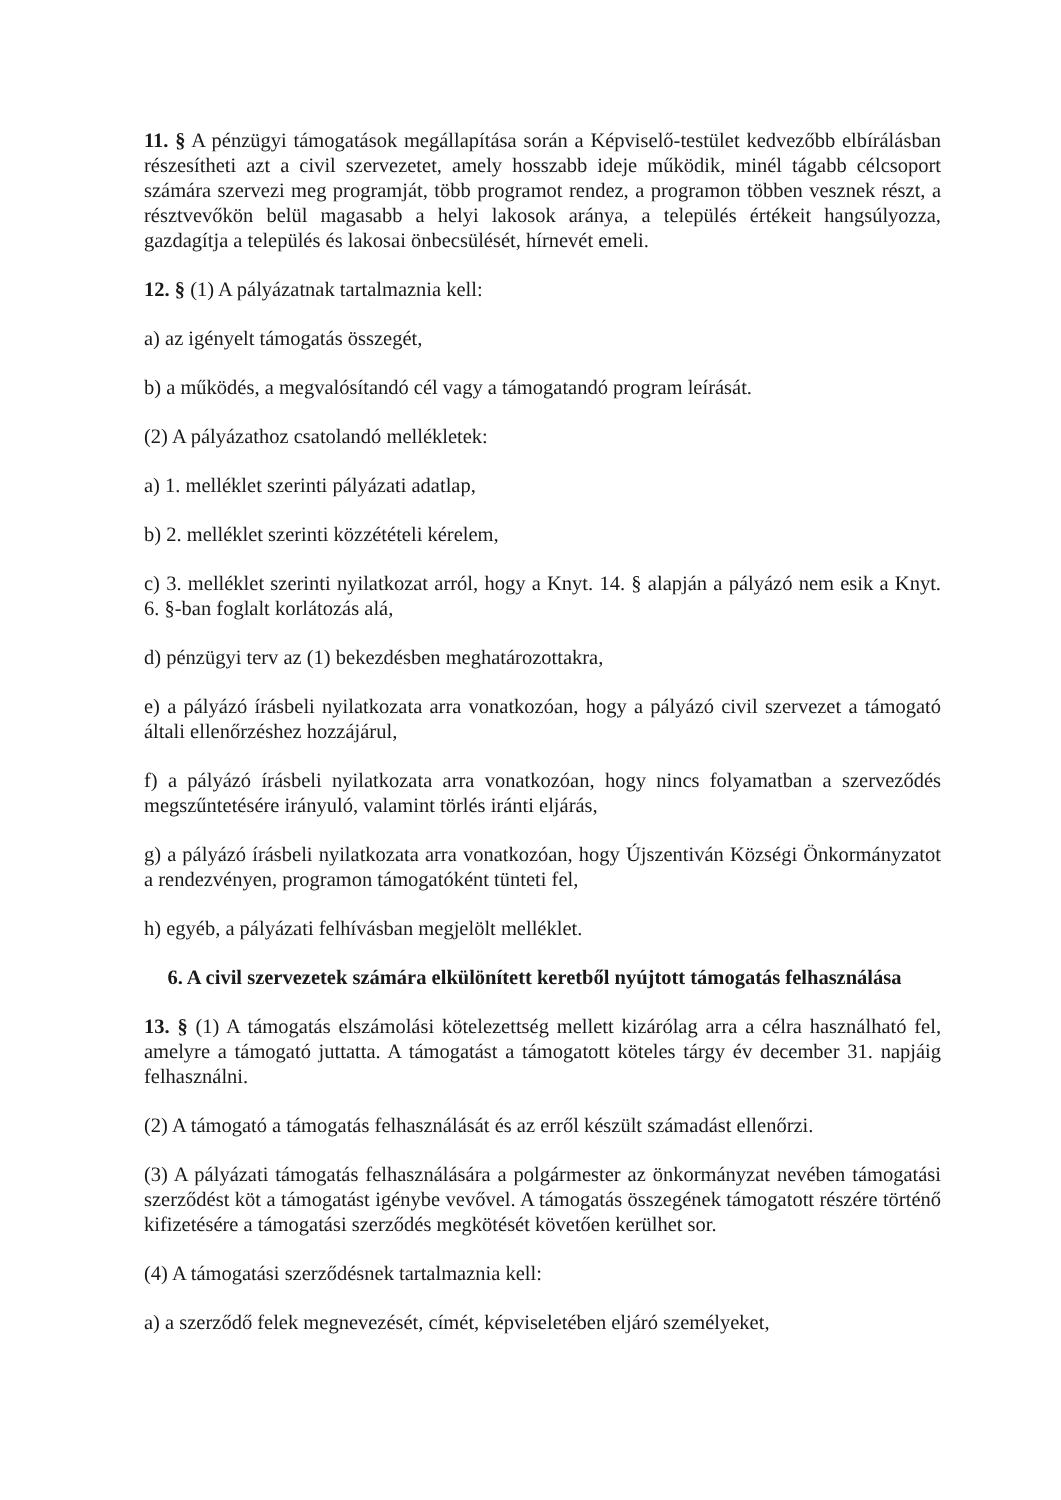11. § A pénzügyi támogatások megállapítása során a Képviselő-testület kedvezőbb elbírálásban részesítheti azt a civil szervezetet, amely hosszabb ideje működik, minél tágabb célcsoport számára szervezi meg programját, több programot rendez, a programon többen vesznek részt, a résztvevőkön belül magasabb a helyi lakosok aránya, a település értékeit hangsúlyozza, gazdagítja a település és lakosai önbecsülését, hírnevét emeli.
12. § (1) A pályázatnak tartalmaznia kell:
a) az igényelt támogatás összegét,
b) a működés, a megvalósítandó cél vagy a támogatandó program leírását.
(2) A pályázathoz csatolandó mellékletek:
a) 1. melléklet szerinti pályázati adatlap,
b) 2. melléklet szerinti közzétételi kérelem,
c) 3. melléklet szerinti nyilatkozat arról, hogy a Knyt. 14. § alapján a pályázó nem esik a Knyt. 6. §-ban foglalt korlátozás alá,
d) pénzügyi terv az (1) bekezdésben meghatározottakra,
e) a pályázó írásbeli nyilatkozata arra vonatkozóan, hogy a pályázó civil szervezet a támogató általi ellenőrzéshez hozzájárul,
f) a pályázó írásbeli nyilatkozata arra vonatkozóan, hogy nincs folyamatban a szerveződés megszűntetésére irányuló, valamint törlés iránti eljárás,
g) a pályázó írásbeli nyilatkozata arra vonatkozóan, hogy Újszentiván Községi Önkormányzatot a rendezvényen, programon támogatóként tünteti fel,
h) egyéb, a pályázati felhívásban megjelölt melléklet.
6. A civil szervezetek számára elkülönített keretből nyújtott támogatás felhasználása
13. § (1) A támogatás elszámolási kötelezettség mellett kizárólag arra a célra használható fel, amelyre a támogató juttatta. A támogatást a támogatott köteles tárgy év december 31. napjáig felhasználni.
(2) A támogató a támogatás felhasználását és az erről készült számadást ellenőrzi.
(3) A pályázati támogatás felhasználására a polgármester az önkormányzat nevében támogatási szerződést köt a támogatást igénybe vevővel. A támogatás összegének támogatott részére történő kifizetésére a támogatási szerződés megkötését követően kerülhet sor.
(4) A támogatási szerződésnek tartalmaznia kell:
a) a szerződő felek megnevezését, címét, képviseletében eljáró személyeket,